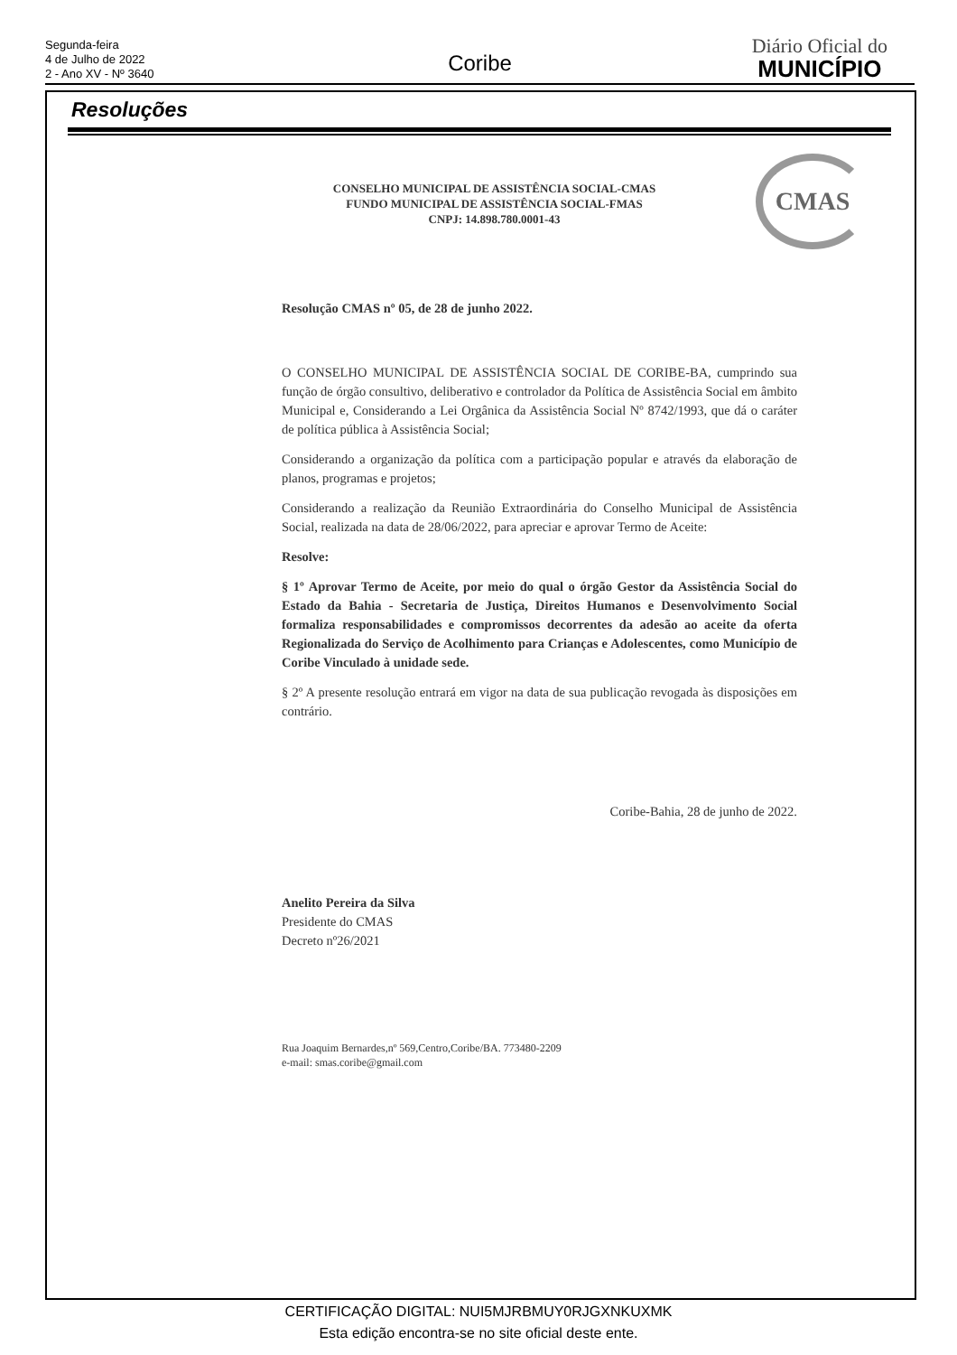Segunda-feira
4 de Julho de 2022
2 - Ano XV - Nº 3640
Coribe
Diário Oficial do
MUNICÍPIO
Resoluções
CMAS
CONSELHO MUNICIPAL DE ASSISTÊNCIA SOCIAL-CMAS
FUNDO MUNICIPAL DE ASSISTÊNCIA SOCIAL-FMAS
CNPJ: 14.898.780.0001-43
Resolução CMAS nº 05, de 28 de junho 2022.
O CONSELHO MUNICIPAL DE ASSISTÊNCIA SOCIAL DE CORIBE-BA, cumprindo sua função de órgão consultivo, deliberativo e controlador da Política de Assistência Social em âmbito Municipal e, Considerando a Lei Orgânica da Assistência Social Nº 8742/1993, que dá o caráter de política pública à Assistência Social;
Considerando a organização da política com a participação popular e através da elaboração de planos, programas e projetos;
Considerando a realização da Reunião Extraordinária do Conselho Municipal de Assistência Social, realizada na data de 28/06/2022, para apreciar e aprovar Termo de Aceite:
Resolve:
§ 1º Aprovar Termo de Aceite, por meio do qual o órgão Gestor da Assistência Social do Estado da Bahia - Secretaria de Justiça, Direitos Humanos e Desenvolvimento Social formaliza responsabilidades e compromissos decorrentes da adesão ao aceite da oferta Regionalizada do Serviço de Acolhimento para Crianças e Adolescentes, como Município de Coribe Vinculado à unidade sede.
§ 2º A presente resolução entrará em vigor na data de sua publicação revogada às disposições em contrário.
Coribe-Bahia, 28 de junho de 2022.
Anelito Pereira da Silva
Presidente do CMAS
Decreto nº26/2021
Rua Joaquim Bernardes,nº 569,Centro,Coribe/BA. 773480-2209
e-mail: smas.coribe@gmail.com
CERTIFICAÇÃO DIGITAL: NUI5MJRBMUY0RJGXNKUXMK
Esta edição encontra-se no site oficial deste ente.